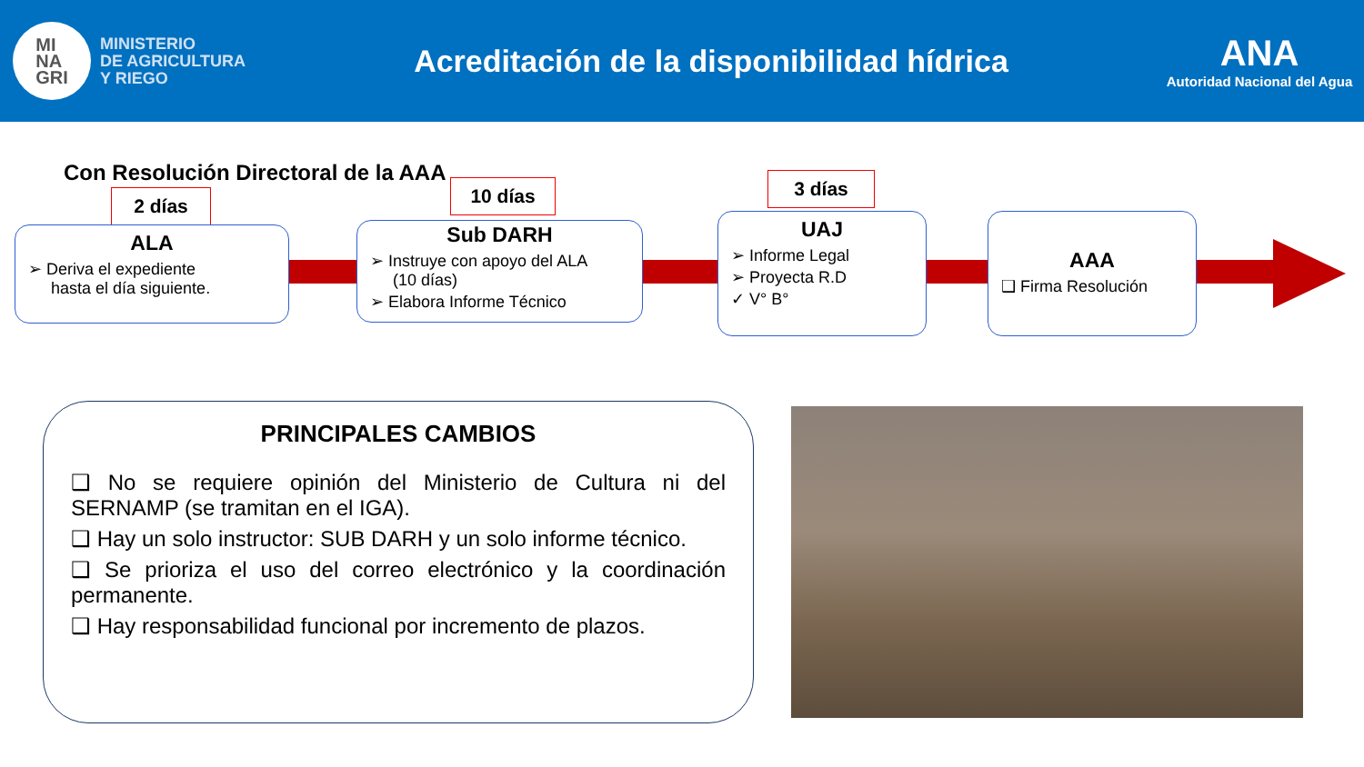MI
NA
GRI
MINISTERIO
DE AGRICULTURA
Y RIEGO
Acreditación de la disponibilidad hídrica
ANA
Autoridad Nacional del Agua
Con Resolución Directoral de la AAA
2 días
ALA
➢ Deriva el expediente
hasta el día siguiente.
10 días
Sub DARH
➢ Instruye con apoyo del ALA
(10 días)
➢ Elabora Informe Técnico
3 días
UAJ
➢ Informe Legal
➢ Proyecta R.D
✓ V° B°
AAA
❑ Firma Resolución
PRINCIPALES CAMBIOS
❑ No se requiere opinión del Ministerio de Cultura ni del SERNAMP (se tramitan en el IGA).
❑ Hay un solo instructor: SUB DARH y un solo informe técnico.
❑ Se prioriza el uso del correo electrónico y la coordinación permanente.
❑ Hay responsabilidad funcional por incremento de plazos.